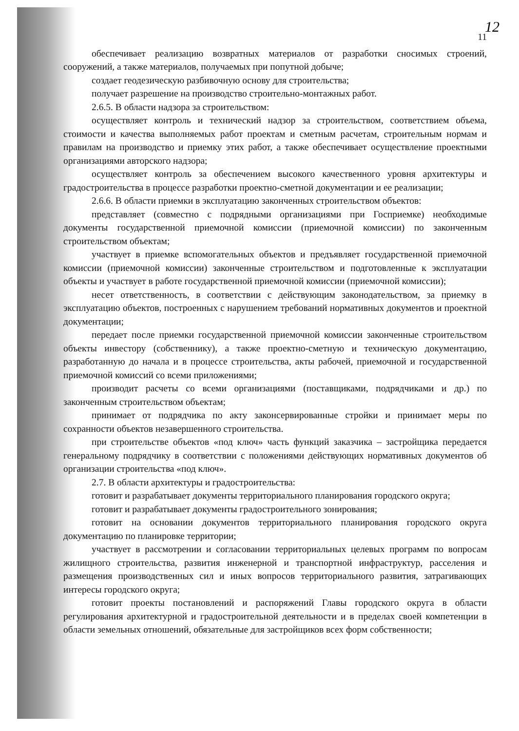12
11
обеспечивает реализацию возвратных материалов от разработки сносимых строений, сооружений, а также материалов, получаемых при попутной добыче;
создает геодезическую разбивочную основу для строительства;
получает разрешение на производство строительно-монтажных работ.
2.6.5. В области надзора за строительством:
осуществляет контроль и технический надзор за строительством, соответствием объема, стоимости и качества выполняемых работ проектам и сметным расчетам, строительным нормам и правилам на производство и приемку этих работ, а также обеспечивает осуществление проектными организациями авторского надзора;
осуществляет контроль за обеспечением высокого качественного уровня архитектуры и градостроительства в процессе разработки проектно-сметной документации и ее реализации;
2.6.6. В области приемки в эксплуатацию законченных строительством объектов:
представляет (совместно с подрядными организациями при Госприемке) необходимые документы государственной приемочной комиссии (приемочной комиссии) по законченным строительством объектам;
участвует в приемке вспомогательных объектов и предъявляет государственной приемочной комиссии (приемочной комиссии) законченные строительством и подготовленные к эксплуатации объекты и участвует в работе государственной приемочной комиссии (приемочной комиссии);
несет ответственность, в соответствии с действующим законодательством, за приемку в эксплуатацию объектов, построенных с нарушением требований нормативных документов и проектной документации;
передает после приемки государственной приемочной комиссии законченные строительством объекты инвестору (собственнику), а также проектно-сметную и техническую документацию, разработанную до начала и в процессе строительства, акты рабочей, приемочной и государственной приемочной комиссий со всеми приложениями;
производит расчеты со всеми организациями (поставщиками, подрядчиками и др.) по законченным строительством объектам;
принимает от подрядчика по акту законсервированные стройки и принимает меры по сохранности объектов незавершенного строительства.
при строительстве объектов «под ключ» часть функций заказчика – застройщика передается генеральному подрядчику в соответствии с положениями действующих нормативных документов об организации строительства «под ключ».
2.7. В области архитектуры и градостроительства:
готовит и разрабатывает документы территориального планирования городского округа;
готовит и разрабатывает документы градостроительного зонирования;
готовит на основании документов территориального планирования городского округа документацию по планировке территории;
участвует в рассмотрении и согласовании территориальных целевых программ по вопросам жилищного строительства, развития инженерной и транспортной инфраструктур, расселения и размещения производственных сил и иных вопросов территориального развития, затрагивающих интересы городского округа;
готовит проекты постановлений и распоряжений Главы городского округа в области регулирования архитектурной и градостроительной деятельности и в пределах своей компетенции в области земельных отношений, обязательные для застройщиков всех форм собственности;